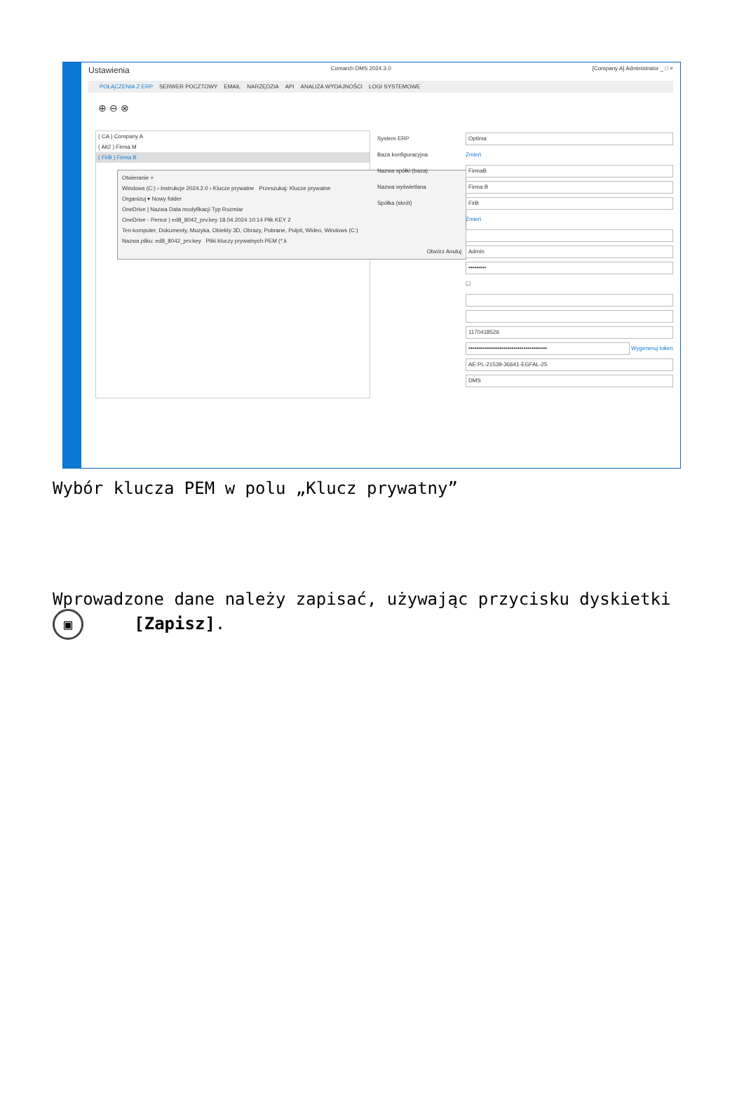Ustawienia Comarch DMS 2024.3.0 [Company A] Administrator _ □ ×
POŁĄCZENIA Z ERP SERWER POCZTOWY EMAIL NARZĘDZIA API ANALIZA WYDAJNOŚCI LOGI SYSTEMOWE
⊕ ⊖ ⊗
( CA ) Company A
( Alt2 ) Firma M
( FirB ) Firma B
Otwieranie ×
Windows (C:) › Instrukcje 2024.2.0 › Klucze prywatne Przeszukaj: Klucze prywatne
Organizuj ▾ Nowy folder
OneDrive | Nazwa Data modyfikacji Typ Rozmiar
OneDrive - Persor | ed8_8042_prv.key 18.04.2024 10:14 Plik KEY 2
Ten komputer, Dokumenty, Muzyka, Obiekty 3D, Obrazy, Pobrane, Pulpit, Wideo, Windows (C:)
Nazwa pliku: ed8_8042_prv.key Pliki kluczy prywatnych PEM (*.k
Otwórz Anuluj
System ERP Optima
Baza konfiguracyjna Zmień
Nazwa spółki (baza) FirmaB
Nazwa wyświetlana Firma B
Spółka (skrót) FirB
Zmień
Admin
•••••••••
☐
1170418526
•••••••••••••••••••••••••••••••••••••••• Wygeneruj token
AE:PL-21539-36641-EGFAL-25
DMS
Wybór klucza PEM w polu „Klucz prywatny”
Wprowadzone dane należy zapisać, używając przycisku dyskietki
▣ [Zapisz].